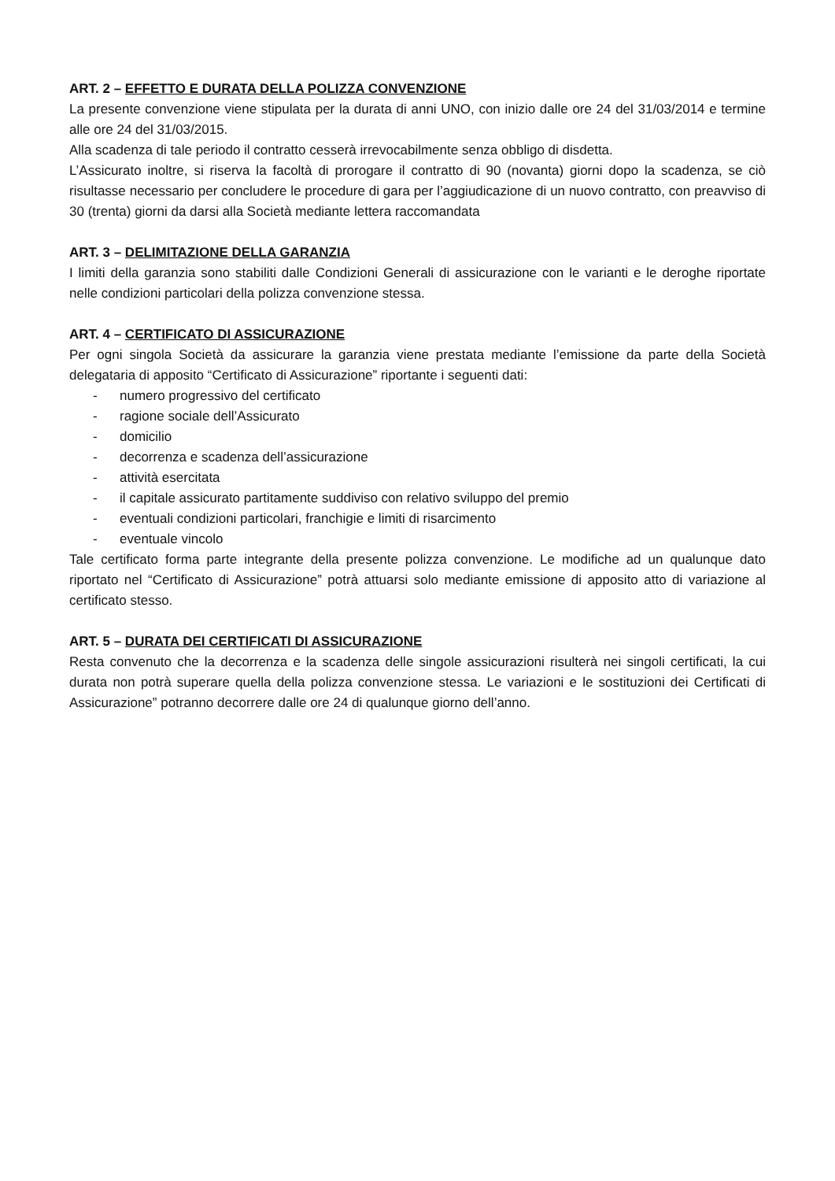ART. 2 – EFFETTO E DURATA DELLA POLIZZA CONVENZIONE
La presente convenzione viene stipulata per la durata di anni UNO, con inizio dalle ore 24 del 31/03/2014 e termine alle ore 24 del 31/03/2015.
Alla scadenza di tale periodo il contratto cesserà irrevocabilmente senza obbligo di disdetta.
L’Assicurato inoltre, si riserva la facoltà di prorogare il contratto di 90 (novanta) giorni dopo la scadenza, se ciò risultasse necessario per concludere le procedure di gara per l’aggiudicazione di un nuovo contratto, con preavviso di 30 (trenta) giorni da darsi alla Società mediante lettera raccomandata
ART. 3 – DELIMITAZIONE DELLA GARANZIA
I limiti della garanzia sono stabiliti dalle Condizioni Generali di assicurazione con le varianti e le deroghe riportate nelle condizioni particolari della polizza convenzione stessa.
ART. 4 – CERTIFICATO DI ASSICURAZIONE
Per ogni singola Società da assicurare la garanzia viene prestata mediante l’emissione da parte della Società delegataria di apposito “Certificato di Assicurazione” riportante i seguenti dati:
- numero progressivo del certificato
- ragione sociale dell’Assicurato
- domicilio
- decorrenza e scadenza dell’assicurazione
- attività esercitata
- il capitale assicurato partitamente suddiviso con relativo sviluppo del premio
- eventuali condizioni particolari, franchigie e limiti di risarcimento
- eventuale vincolo
Tale certificato forma parte integrante della presente polizza convenzione. Le modifiche ad un qualunque dato riportato nel “Certificato di Assicurazione” potrà attuarsi solo mediante emissione di apposito atto di variazione al certificato stesso.
ART. 5 – DURATA DEI CERTIFICATI DI ASSICURAZIONE
Resta convenuto che la decorrenza e la scadenza delle singole assicurazioni risulterà nei singoli certificati, la cui durata non potrà superare quella della polizza convenzione stessa. Le variazioni e le sostituzioni dei Certificati di Assicurazione” potranno decorrere dalle ore 24 di qualunque giorno dell’anno.